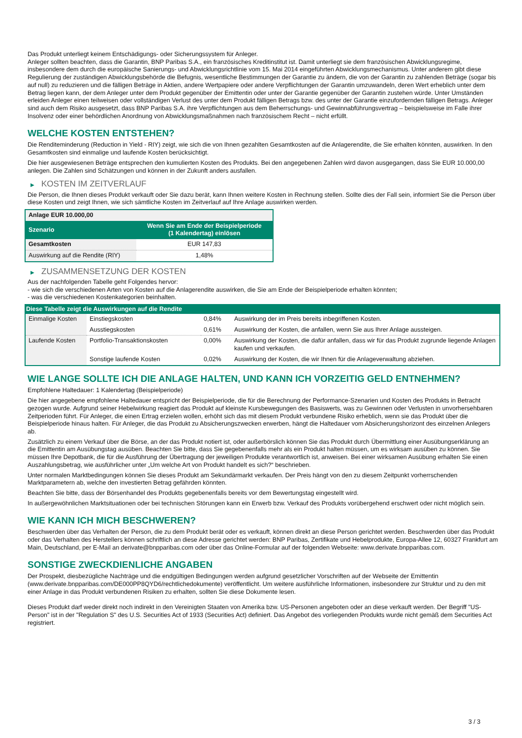Das Produkt unterliegt keinem Entschädigungs- oder Sicherungssystem für Anleger.
Anleger sollten beachten, dass die Garantin, BNP Paribas S.A., ein französisches Kreditinstitut ist. Damit unterliegt sie dem französischen Abwicklungsregime, insbesondere dem durch die europäische Sanierungs- und Abwicklungsrichtlinie vom 15. Mai 2014 eingeführten Abwicklungsmechanismus. Unter anderem gibt diese Regulierung der zuständigen Abwicklungsbehörde die Befugnis, wesentliche Bestimmungen der Garantie zu ändern, die von der Garantin zu zahlenden Beträge (sogar bis auf null) zu reduzieren und die fälligen Beträge in Aktien, andere Wertpapiere oder andere Verpflichtungen der Garantin umzuwandeln, deren Wert erheblich unter dem Betrag liegen kann, der dem Anleger unter dem Produkt gegenüber der Emittentin oder unter der Garantie gegenüber der Garantin zustehen würde. Unter Umständen erleiden Anleger einen teilweisen oder vollständigen Verlust des unter dem Produkt fälligen Betrags bzw. des unter der Garantie einzufordernden fälligen Betrags. Anleger sind auch dem Risiko ausgesetzt, dass BNP Paribas S.A. ihre Verpflichtungen aus dem Beherrschungs- und Gewinnabführungsvertrag – beispielsweise im Falle ihrer Insolvenz oder einer behördlichen Anordnung von Abwicklungsmaßnahmen nach französischem Recht – nicht erfüllt.
WELCHE KOSTEN ENTSTEHEN?
Die Renditeminderung (Reduction in Yield - RIY) zeigt, wie sich die von Ihnen gezahlten Gesamtkosten auf die Anlagerendite, die Sie erhalten könnten, auswirken. In den Gesamtkosten sind einmalige und laufende Kosten berücksichtigt.
Die hier ausgewiesenen Beträge entsprechen den kumulierten Kosten des Produkts. Bei den angegebenen Zahlen wird davon ausgegangen, dass Sie EUR 10.000,00 anlegen. Die Zahlen sind Schätzungen und können in der Zukunft anders ausfallen.
▶ KOSTEN IM ZEITVERLAUF
Die Person, die Ihnen dieses Produkt verkauft oder Sie dazu berät, kann Ihnen weitere Kosten in Rechnung stellen. Sollte dies der Fall sein, informiert Sie die Person über diese Kosten und zeigt Ihnen, wie sich sämtliche Kosten im Zeitverlauf auf Ihre Anlage auswirken werden.
| Anlage EUR 10.000,00 | |
| --- | --- |
| Szenario | Wenn Sie am Ende der Beispielperiode (1 Kalendertag) einlösen |
| Gesamtkosten | EUR 147,83 |
| Auswirkung auf die Rendite (RIY) | 1,48% |
▶ ZUSAMMENSETZUNG DER KOSTEN
Aus der nachfolgenden Tabelle geht Folgendes hervor:
- wie sich die verschiedenen Arten von Kosten auf die Anlagerendite auswirken, die Sie am Ende der Beispielperiode erhalten könnten;
- was die verschiedenen Kostenkategorien beinhalten.
| Diese Tabelle zeigt die Auswirkungen auf die Rendite | | | |
| --- | --- | --- | --- |
| Einmalige Kosten | Einstiegskosten | 0,84% | Auswirkung der im Preis bereits inbegriffenen Kosten. |
| | Ausstiegskosten | 0,61% | Auswirkung der Kosten, die anfallen, wenn Sie aus Ihrer Anlage aussteigen. |
| Laufende Kosten | Portfolio-Transaktionskosten | 0,00% | Auswirkung der Kosten, die dafür anfallen, dass wir für das Produkt zugrunde liegende Anlagen kaufen und verkaufen. |
| | Sonstige laufende Kosten | 0,02% | Auswirkung der Kosten, die wir Ihnen für die Anlageverwaltung abziehen. |
WIE LANGE SOLLTE ICH DIE ANLAGE HALTEN, UND KANN ICH VORZEITIG GELD ENTNEHMEN?
Empfohlene Haltedauer: 1 Kalendertag (Beispielperiode)
Die hier angegebene empfohlene Haltedauer entspricht der Beispielperiode, die für die Berechnung der Performance-Szenarien und Kosten des Produkts in Betracht gezogen wurde. Aufgrund seiner Hebelwirkung reagiert das Produkt auf kleinste Kursbewegungen des Basiswerts, was zu Gewinnen oder Verlusten in unvorhersehbaren Zeitperioden führt. Für Anleger, die einen Ertrag erzielen wollen, erhöht sich das mit diesem Produkt verbundene Risiko erheblich, wenn sie das Produkt über die Beispielperiode hinaus halten. Für Anleger, die das Produkt zu Absicherungszwecken erwerben, hängt die Haltedauer vom Absicherungshorizont des einzelnen Anlegers ab.
Zusätzlich zu einem Verkauf über die Börse, an der das Produkt notiert ist, oder außerbörslich können Sie das Produkt durch Übermittlung einer Ausübungserklärung an die Emittentin am Ausübungstag ausüben. Beachten Sie bitte, dass Sie gegebenenfalls mehr als ein Produkt halten müssen, um es wirksam ausüben zu können. Sie müssen Ihre Depotbank, die für die Ausführung der Übertragung der jeweiligen Produkte verantwortlich ist, anweisen. Bei einer wirksamen Ausübung erhalten Sie einen Auszahlungsbetrag, wie ausführlicher unter „Um welche Art von Produkt handelt es sich?“ beschrieben.
Unter normalen Marktbedingungen können Sie dieses Produkt am Sekundärmarkt verkaufen. Der Preis hängt von den zu diesem Zeitpunkt vorherrschenden Marktparametern ab, welche den investierten Betrag gefährden könnten.
Beachten Sie bitte, dass der Börsenhandel des Produkts gegebenenfalls bereits vor dem Bewertungstag eingestellt wird.
In außergewöhnlichen Marktsituationen oder bei technischen Störungen kann ein Erwerb bzw. Verkauf des Produkts vorübergehend erschwert oder nicht möglich sein.
WIE KANN ICH MICH BESCHWEREN?
Beschwerden über das Verhalten der Person, die zu dem Produkt berät oder es verkauft, können direkt an diese Person gerichtet werden. Beschwerden über das Produkt oder das Verhalten des Herstellers können schriftlich an diese Adresse gerichtet werden: BNP Paribas, Zertifikate und Hebelprodukte, Europa-Allee 12, 60327 Frankfurt am Main, Deutschland, per E-Mail an derivate@bnpparibas.com oder über das Online-Formular auf der folgenden Webseite: www.derivate.bnpparibas.com.
SONSTIGE ZWECKDIENLICHE ANGABEN
Der Prospekt, diesbezügliche Nachträge und die endgültigen Bedingungen werden aufgrund gesetzlicher Vorschriften auf der Webseite der Emittentin (www.derivate.bnpparibas.com/DE000PP8QYD6/rechtlichedokumente) veröffentlicht. Um weitere ausführliche Informationen, insbesondere zur Struktur und zu den mit einer Anlage in das Produkt verbundenen Risiken zu erhalten, sollten Sie diese Dokumente lesen.
Dieses Produkt darf weder direkt noch indirekt in den Vereinigten Staaten von Amerika bzw. US-Personen angeboten oder an diese verkauft werden. Der Begriff "US-Person" ist in der "Regulation S" des U.S. Securities Act of 1933 (Securities Act) definiert. Das Angebot des vorliegenden Produkts wurde nicht gemäß dem Securities Act registriert.
3 / 3